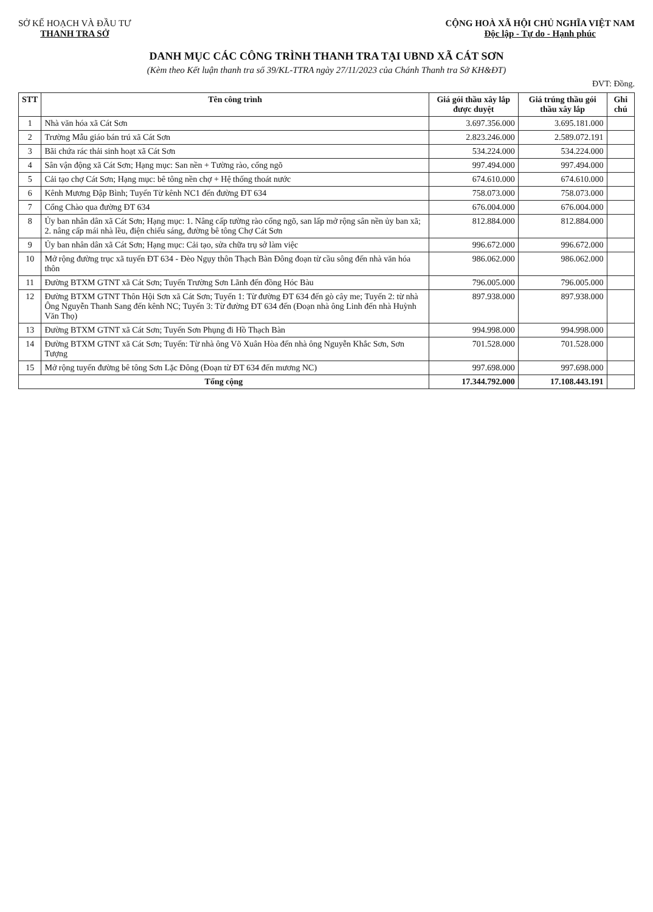SỞ KẾ HOẠCH VÀ ĐẦU TƯ
THANH TRA SỞ
CỘNG HOÀ XÃ HỘI CHỦ NGHĨA VIỆT NAM
Độc lập - Tự do - Hạnh phúc
DANH MỤC CÁC CÔNG TRÌNH THANH TRA TẠI UBND XÃ CÁT SƠN
(Kèm theo Kết luận thanh tra số 39/KL-TTRA ngày 27/11/2023 của Chánh Thanh tra Sở KH&ĐT)
ĐVT: Đồng.
| STT | Tên công trình | Giá gói thầu xây lắp được duyệt | Giá trúng thầu gói thầu xây lắp | Ghi chú |
| --- | --- | --- | --- | --- |
| 1 | Nhà văn hóa xã Cát Sơn | 3.697.356.000 | 3.695.181.000 | |
| 2 | Trường Mẫu giáo bán trú xã Cát Sơn | 2.823.246.000 | 2.589.072.191 | |
| 3 | Bãi chứa rác thải sinh hoạt xã Cát Sơn | 534.224.000 | 534.224.000 | |
| 4 | Sân vận động xã Cát Sơn; Hạng mục: San nền + Tường rào, cổng ngõ | 997.494.000 | 997.494.000 | |
| 5 | Cải tạo chợ Cát Sơn; Hạng mục: bê tông nền chợ + Hệ thống thoát nước | 674.610.000 | 674.610.000 | |
| 6 | Kênh Mương Đập Bình; Tuyến Từ kênh NC1 đến đường ĐT 634 | 758.073.000 | 758.073.000 | |
| 7 | Cổng Chào qua đường ĐT 634 | 676.004.000 | 676.004.000 | |
| 8 | Ủy ban nhân dân xã Cát Sơn; Hạng mục: 1. Nâng cấp tường rào cổng ngõ, san lấp mở rộng sân nền ủy ban xã; 2. nâng cấp mái nhà lều, điện chiếu sáng, đường bê tông Chợ Cát Sơn | 812.884.000 | 812.884.000 | |
| 9 | Ủy ban nhân dân xã Cát Sơn; Hạng mục: Cải tạo, sửa chữa trụ sở làm việc | 996.672.000 | 996.672.000 | |
| 10 | Mở rộng đường trục xã tuyến ĐT 634 - Đèo Ngụy thôn Thạch Bàn Đông đoạn từ cầu sông đến nhà văn hóa thôn | 986.062.000 | 986.062.000 | |
| 11 | Đường BTXM GTNT xã Cát Sơn; Tuyến Trường Sơn Lãnh đến đồng Hóc Bàu | 796.005.000 | 796.005.000 | |
| 12 | Đường BTXM GTNT Thôn Hội Sơn xã Cát Sơn; Tuyến 1: Từ đường ĐT 634 đến gò cây me; Tuyến 2: từ nhà Ông Nguyễn Thanh Sang đến kênh NC; Tuyến 3: Từ đường ĐT 634 đến (Đoạn nhà ông Linh đến nhà Huỳnh Văn Thọ) | 897.938.000 | 897.938.000 | |
| 13 | Đường BTXM GTNT xã Cát Sơn; Tuyến Sơn Phụng đi Hồ Thạch Bàn | 994.998.000 | 994.998.000 | |
| 14 | Đường BTXM GTNT xã Cát Sơn; Tuyến: Từ nhà ông Võ Xuân Hòa đến nhà ông Nguyễn Khắc Sơn, Sơn Tượng | 701.528.000 | 701.528.000 | |
| 15 | Mở rộng tuyến đường bê tông Sơn Lặc Đông (Đoạn từ ĐT 634 đến mương NC) | 997.698.000 | 997.698.000 | |
| Tổng cộng | | 17.344.792.000 | 17.108.443.191 | |